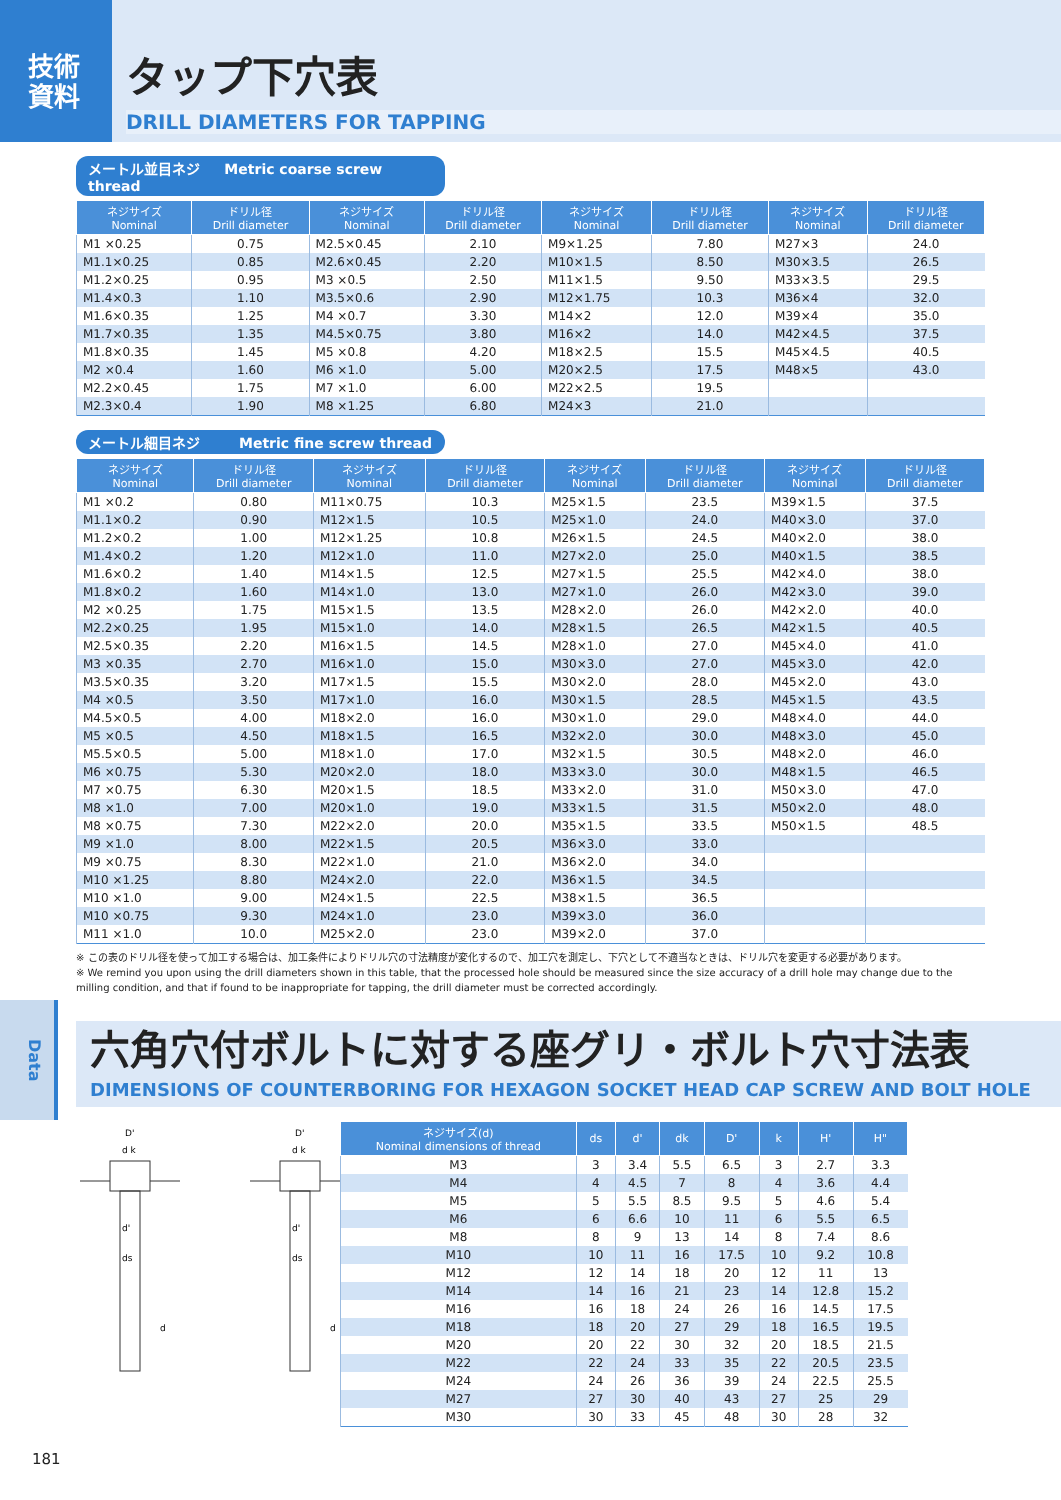技術
資料
タップ下穴表
DRILL DIAMETERS FOR TAPPING
メートル並目ネジ Metric coarse screw thread
| ネジサイズ Nominal | ドリル径 Drill diameter | ネジサイズ Nominal | ドリル径 Drill diameter | ネジサイズ Nominal | ドリル径 Drill diameter | ネジサイズ Nominal | ドリル径 Drill diameter |
| --- | --- | --- | --- | --- | --- | --- | --- |
| M1 ×0.25 | 0.75 | M2.5×0.45 | 2.10 | M9×1.25 | 7.80 | M27×3 | 24.0 |
| M1.1×0.25 | 0.85 | M2.6×0.45 | 2.20 | M10×1.5 | 8.50 | M30×3.5 | 26.5 |
| M1.2×0.25 | 0.95 | M3 ×0.5 | 2.50 | M11×1.5 | 9.50 | M33×3.5 | 29.5 |
| M1.4×0.3 | 1.10 | M3.5×0.6 | 2.90 | M12×1.75 | 10.3 | M36×4 | 32.0 |
| M1.6×0.35 | 1.25 | M4 ×0.7 | 3.30 | M14×2 | 12.0 | M39×4 | 35.0 |
| M1.7×0.35 | 1.35 | M4.5×0.75 | 3.80 | M16×2 | 14.0 | M42×4.5 | 37.5 |
| M1.8×0.35 | 1.45 | M5 ×0.8 | 4.20 | M18×2.5 | 15.5 | M45×4.5 | 40.5 |
| M2 ×0.4 | 1.60 | M6 ×1.0 | 5.00 | M20×2.5 | 17.5 | M48×5 | 43.0 |
| M2.2×0.45 | 1.75 | M7 ×1.0 | 6.00 | M22×2.5 | 19.5 | | |
| M2.3×0.4 | 1.90 | M8 ×1.25 | 6.80 | M24×3 | 21.0 | | |
メートル細目ネジ Metric fine screw thread
| ネジサイズ Nominal | ドリル径 Drill diameter | ネジサイズ Nominal | ドリル径 Drill diameter | ネジサイズ Nominal | ドリル径 Drill diameter | ネジサイズ Nominal | ドリル径 Drill diameter |
| --- | --- | --- | --- | --- | --- | --- | --- |
| M1 ×0.2 | 0.80 | M11×0.75 | 10.3 | M25×1.5 | 23.5 | M39×1.5 | 37.5 |
| M1.1×0.2 | 0.90 | M12×1.5 | 10.5 | M25×1.0 | 24.0 | M40×3.0 | 37.0 |
| M1.2×0.2 | 1.00 | M12×1.25 | 10.8 | M26×1.5 | 24.5 | M40×2.0 | 38.0 |
| M1.4×0.2 | 1.20 | M12×1.0 | 11.0 | M27×2.0 | 25.0 | M40×1.5 | 38.5 |
| M1.6×0.2 | 1.40 | M14×1.5 | 12.5 | M27×1.5 | 25.5 | M42×4.0 | 38.0 |
| M1.8×0.2 | 1.60 | M14×1.0 | 13.0 | M27×1.0 | 26.0 | M42×3.0 | 39.0 |
| M2 ×0.25 | 1.75 | M15×1.5 | 13.5 | M28×2.0 | 26.0 | M42×2.0 | 40.0 |
| M2.2×0.25 | 1.95 | M15×1.0 | 14.0 | M28×1.5 | 26.5 | M42×1.5 | 40.5 |
| M2.5×0.35 | 2.20 | M16×1.5 | 14.5 | M28×1.0 | 27.0 | M45×4.0 | 41.0 |
| M3 ×0.35 | 2.70 | M16×1.0 | 15.0 | M30×3.0 | 27.0 | M45×3.0 | 42.0 |
| M3.5×0.35 | 3.20 | M17×1.5 | 15.5 | M30×2.0 | 28.0 | M45×2.0 | 43.0 |
| M4 ×0.5 | 3.50 | M17×1.0 | 16.0 | M30×1.5 | 28.5 | M45×1.5 | 43.5 |
| M4.5×0.5 | 4.00 | M18×2.0 | 16.0 | M30×1.0 | 29.0 | M48×4.0 | 44.0 |
| M5 ×0.5 | 4.50 | M18×1.5 | 16.5 | M32×2.0 | 30.0 | M48×3.0 | 45.0 |
| M5.5×0.5 | 5.00 | M18×1.0 | 17.0 | M32×1.5 | 30.5 | M48×2.0 | 46.0 |
| M6 ×0.75 | 5.30 | M20×2.0 | 18.0 | M33×3.0 | 30.0 | M48×1.5 | 46.5 |
| M7 ×0.75 | 6.30 | M20×1.5 | 18.5 | M33×2.0 | 31.0 | M50×3.0 | 47.0 |
| M8 ×1.0 | 7.00 | M20×1.0 | 19.0 | M33×1.5 | 31.5 | M50×2.0 | 48.0 |
| M8 ×0.75 | 7.30 | M22×2.0 | 20.0 | M35×1.5 | 33.5 | M50×1.5 | 48.5 |
| M9 ×1.0 | 8.00 | M22×1.5 | 20.5 | M36×3.0 | 33.0 | | |
| M9 ×0.75 | 8.30 | M22×1.0 | 21.0 | M36×2.0 | 34.0 | | |
| M10 ×1.25 | 8.80 | M24×2.0 | 22.0 | M36×1.5 | 34.5 | | |
| M10 ×1.0 | 9.00 | M24×1.5 | 22.5 | M38×1.5 | 36.5 | | |
| M10 ×0.75 | 9.30 | M24×1.0 | 23.0 | M39×3.0 | 36.0 | | |
| M11 ×1.0 | 10.0 | M25×2.0 | 23.0 | M39×2.0 | 37.0 | | |
※ この表のドリル径を使って加工する場合は、加工条件によりドリル穴の寸法精度が変化するので、加工穴を測定し、下穴として不適当なときは、ドリル穴を変更する必要があります。
※ We remind you upon using the drill diameters shown in this table, that the processed hole should be measured since the size accuracy of a drill hole may change due to the milling condition, and that if found to be inappropriate for tapping, the drill diameter must be corrected accordingly.
Data
六角穴付ボルトに対する座グリ・ボルト穴寸法表
DIMENSIONS OF COUNTERBORING FOR HEXAGON SOCKET HEAD CAP SCREW AND BOLT HOLE
D'
d k
d'
ds
d
D'
d k
d'
ds
d
| ネジサイズ(d) Nominal dimensions of thread | ds | d' | dk | D' | k | H' | H" |
| --- | --- | --- | --- | --- | --- | --- | --- |
| M3 | 3 | 3.4 | 5.5 | 6.5 | 3 | 2.7 | 3.3 |
| M4 | 4 | 4.5 | 7 | 8 | 4 | 3.6 | 4.4 |
| M5 | 5 | 5.5 | 8.5 | 9.5 | 5 | 4.6 | 5.4 |
| M6 | 6 | 6.6 | 10 | 11 | 6 | 5.5 | 6.5 |
| M8 | 8 | 9 | 13 | 14 | 8 | 7.4 | 8.6 |
| M10 | 10 | 11 | 16 | 17.5 | 10 | 9.2 | 10.8 |
| M12 | 12 | 14 | 18 | 20 | 12 | 11 | 13 |
| M14 | 14 | 16 | 21 | 23 | 14 | 12.8 | 15.2 |
| M16 | 16 | 18 | 24 | 26 | 16 | 14.5 | 17.5 |
| M18 | 18 | 20 | 27 | 29 | 18 | 16.5 | 19.5 |
| M20 | 20 | 22 | 30 | 32 | 20 | 18.5 | 21.5 |
| M22 | 22 | 24 | 33 | 35 | 22 | 20.5 | 23.5 |
| M24 | 24 | 26 | 36 | 39 | 24 | 22.5 | 25.5 |
| M27 | 27 | 30 | 40 | 43 | 27 | 25 | 29 |
| M30 | 30 | 33 | 45 | 48 | 30 | 28 | 32 |
181